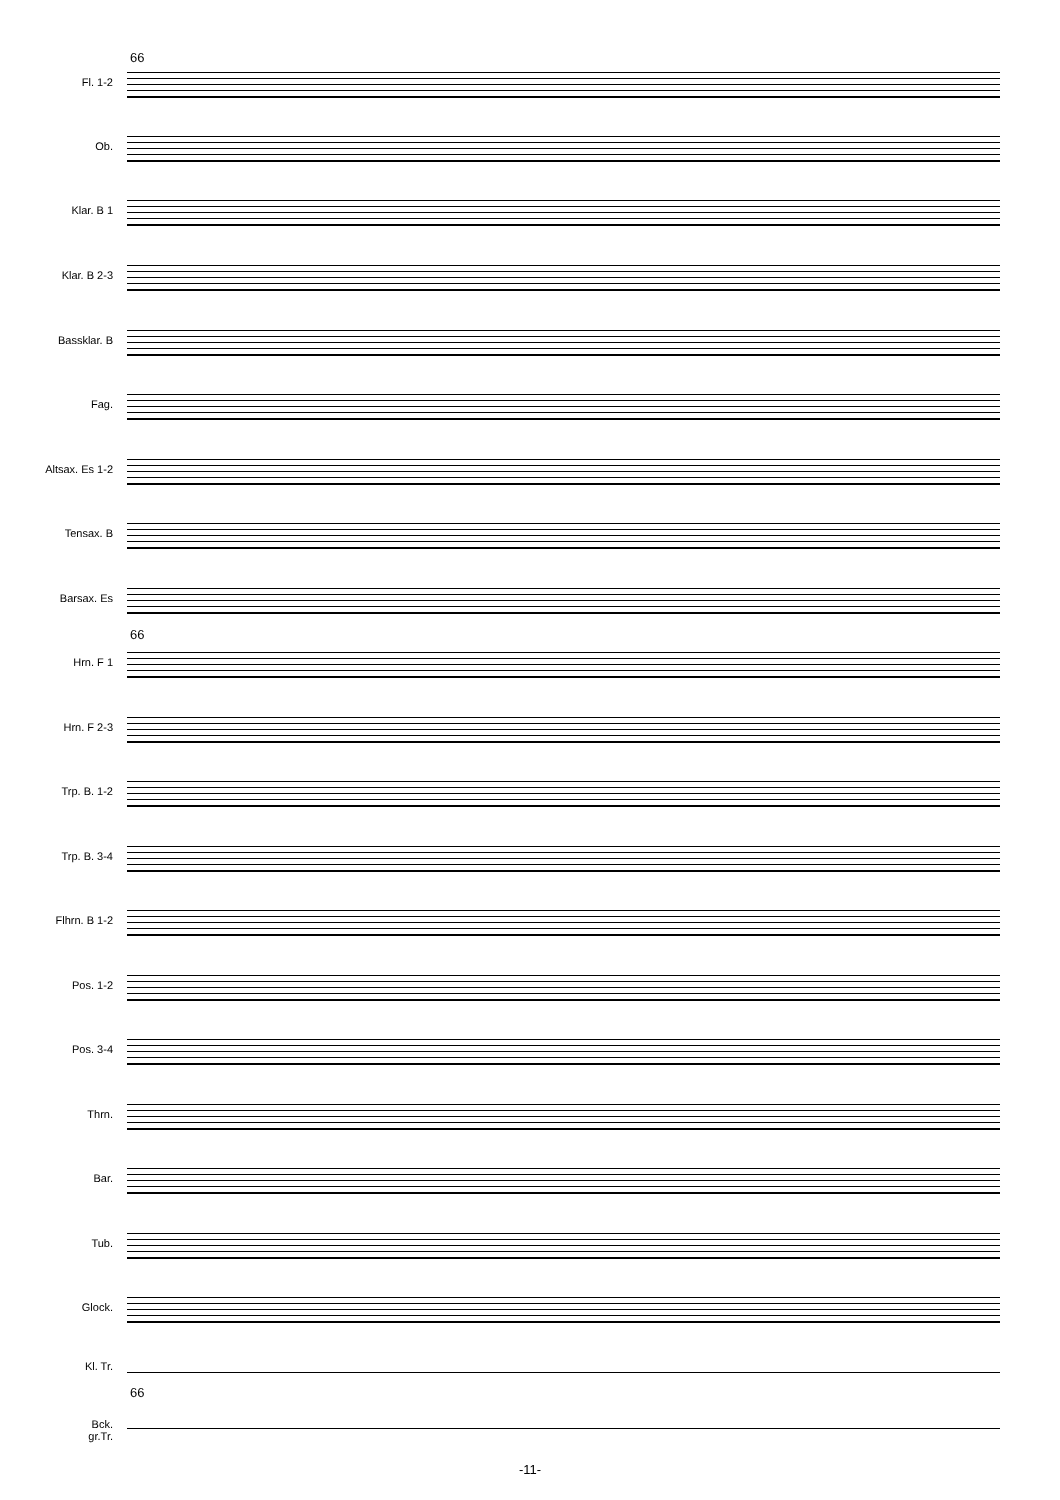66
66
66
Fl. 1-2
Ob.
Klar. B 1
Klar. B 2-3
Bassklar. B
Fag.
Altsax. Es 1-2
Tensax. B
Barsax. Es
Hrn. F 1
Hrn. F 2-3
Trp. B. 1-2
Trp. B. 3-4
Flhrn. B 1-2
Pos. 1-2
Pos. 3-4
Thrn.
Bar.
Tub.
Glock.
Kl. Tr.
Bck.
gr.Tr.
-11-